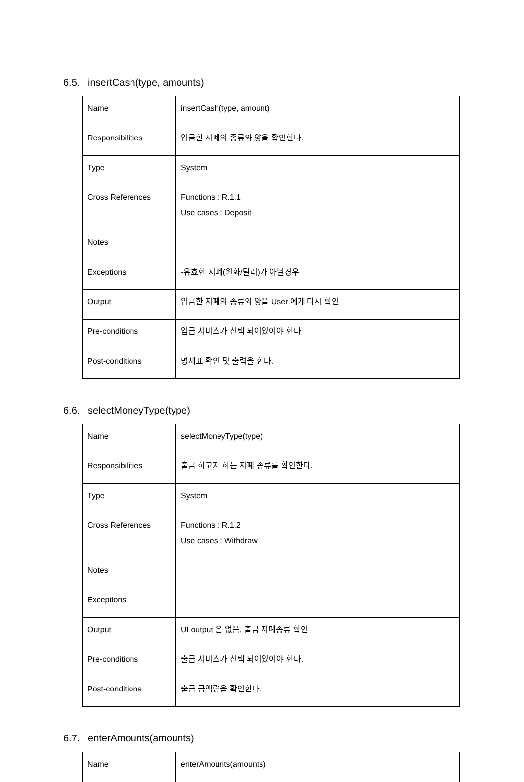6.5. insertCash(type, amounts)
| Name | insertCash(type, amount) |
| Responsibilities | 입금한 지폐의 종류와 양을 확인한다. |
| Type | System |
| Cross References | Functions : R.1.1 Use cases : Deposit |
| Notes | |
| Exceptions | -유효한 지폐(원화/달러)가 아닐경우 |
| Output | 입금한 지폐의 종류와 양을 User 에게 다시 확인 |
| Pre-conditions | 입금 서비스가 선택 되어있어야 한다 |
| Post-conditions | 명세표 확인 및 출력을 한다. |
6.6. selectMoneyType(type)
| Name | selectMoneyType(type) |
| Responsibilities | 출금 하고자 하는 지폐 종류를 확인한다. |
| Type | System |
| Cross References | Functions : R.1.2 Use cases : Withdraw |
| Notes | |
| Exceptions | |
| Output | UI output 은 없음, 출금 지폐종류 확인 |
| Pre-conditions | 출금 서비스가 선택 되어있어야 한다. |
| Post-conditions | 출금 금액량을 확인한다. |
6.7. enterAmounts(amounts)
| Name | enterAmounts(amounts) |